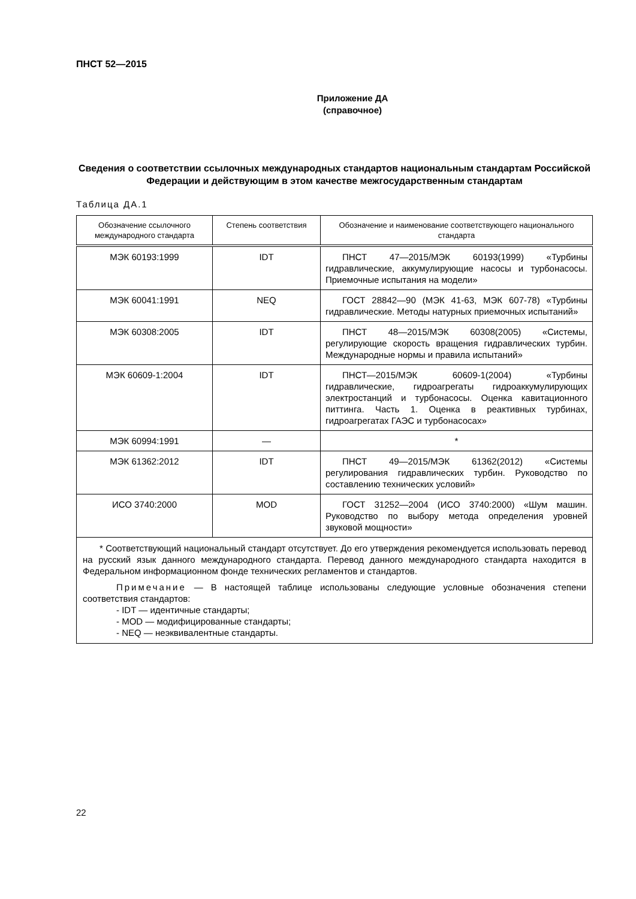ПНСТ 52—2015
Приложение ДА
(справочное)
Сведения о соответствии ссылочных международных стандартов национальным стандартам Российской Федерации и действующим в этом качестве межгосударственным стандартам
Таблица ДА.1
| Обозначение ссылочного международного стандарта | Степень соответствия | Обозначение и наименование соответствующего национального стандарта |
| --- | --- | --- |
| МЭК 60193:1999 | IDT | ПНСТ 47—2015/МЭК 60193(1999) «Турбины гидравлические, аккумулирующие насосы и турбонасосы. Приемочные испытания на модели» |
| МЭК 60041:1991 | NEQ | ГОСТ 28842—90 (МЭК 41-63, МЭК 607-78) «Турбины гидравлические. Методы натурных приемочных испытаний» |
| МЭК 60308:2005 | IDT | ПНСТ 48—2015/МЭК 60308(2005) «Системы, регулирующие скорость вращения гидравлических турбин. Международные нормы и правила испытаний» |
| МЭК 60609-1:2004 | IDT | ПНСТ—2015/МЭК 60609-1(2004) «Турбины гидравлические, гидроагрегаты гидроаккумулирующих электростанций и турбонасосы. Оценка кавитационного питтинга. Часть 1. Оценка в реактивных турбинах, гидроагрегатах ГАЭС и турбонасосах» |
| МЭК 60994:1991 | — | * |
| МЭК 61362:2012 | IDT | ПНСТ 49—2015/МЭК 61362(2012) «Системы регулирования гидравлических турбин. Руководство по составлению технических условий» |
| ИСО 3740:2000 | MOD | ГОСТ 31252—2004 (ИСО 3740:2000) «Шум машин. Руководство по выбору метода определения уровней звуковой мощности» |
| * Соответствующий национальный стандарт отсутствует. До его утверждения рекомендуется использовать перевод на русский язык данного международного стандарта. Перевод данного международного стандарта находится в Федеральном информационном фонде технических регламентов и стандартов. Примечание — В настоящей таблице использованы следующие условные обозначения степени соответствия стандартов: - IDT — идентичные стандарты; - MOD — модифицированные стандарты; - NEQ — неэквивалентные стандарты. | | |
22